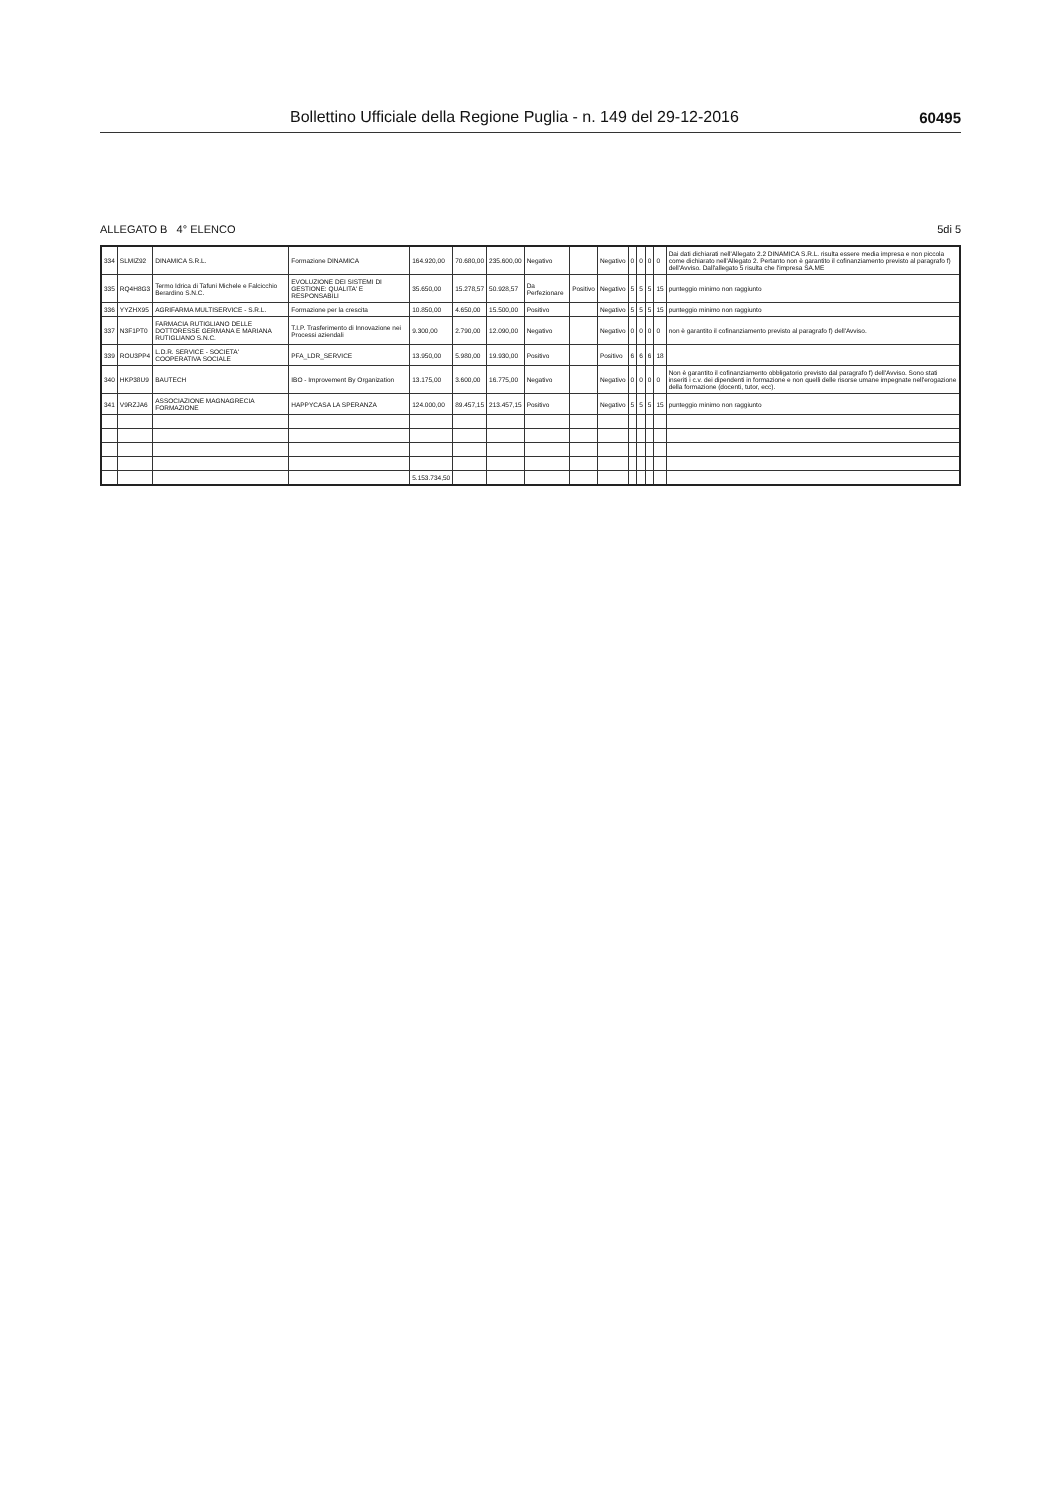Bollettino Ufficiale della Regione Puglia - n. 149 del 29-12-2016 60495
ALLEGATO B 4° ELENCO 5di 5
| 334 | SLMIZ92 | DINAMICA S.R.L. | Formazione DINAMICA | 164.920,00 | 70.680,00 | 235.600,00 | Negativo | | Negativo | 0 | 0 | 0 | 0 | Dai dati dichiarati nell'Allegato 2.2 DINAMICA S.R.L. risulta essere media impresa e non piccola come dichiarato nell'Allegato 2. Pertanto non è garantito il cofinanziamento previsto al paragrafo f) dell'Avviso. Dall'allegato 5 risulta che l'impresa SA.ME |
| 335 | RQ4H8G3 | Termo Idrica di Tafuni Michele e Falcicchio Berardino S.N.C. | EVOLUZIONE DEI SISTEMI DI GESTIONE: QUALITA' E RESPONSABILI | 35.650,00 | 15.278,57 | 50.928,57 | Da Perfezionare | Positivo | Negativo | 5 | 5 | 5 | 15 | punteggio minimo non raggiunto |
| 336 | YYZHX95 | AGRIFARMA MULTISERVICE - S.R.L. | Formazione per la crescita | 10.850,00 | 4.650,00 | 15.500,00 | Positivo | | Negativo | 5 | 5 | 5 | 15 | punteggio minimo non raggiunto |
| 337 | N3F1PT0 | FARMACIA RUTIGLIANO DELLE DOTTORESSE GERMANA E MARIANA RUTIGLIANO S.N.C. | T.I.P. Trasferimento di Innovazione nei Processi aziendali | 9.300,00 | 2.790,00 | 12.090,00 | Negativo | | Negativo | 0 | 0 | 0 | 0 | non è garantito il cofinanziamento previsto al paragrafo f) dell'Avviso. |
| 339 | ROU3PP4 | L.D.R. SERVICE - SOCIETA' COOPERATIVA SOCIALE | PFA_LDR_SERVICE | 13.950,00 | 5.980,00 | 19.930,00 | Positivo | | Positivo | 6 | 6 | 6 | 18 | |
| 340 | HKP38U9 | BAUTECH | IBO - Improvement By Organization | 13.175,00 | 3.600,00 | 16.775,00 | Negativo | | Negativo | 0 | 0 | 0 | 0 | Non è garantito il cofinanziamento obbligatorio previsto dal paragrafo f) dell'Avviso. Sono stati inseriti i c.v. dei dipendenti in formazione e non quelli delle risorse umane impegnate nell'erogazione della formazione (docenti, tutor, ecc). |
| 341 | V9RZJA6 | ASSOCIAZIONE MAGNAGRECIA FORMAZIONE | HAPPYCASA LA SPERANZA | 124.000,00 | 89.457,15 | 213.457,15 | Positivo | | Negativo | 5 | 5 | 5 | 15 | punteggio minimo non raggiunto |
| | | | | 5.153.734,50 | | | | | | | | | | |